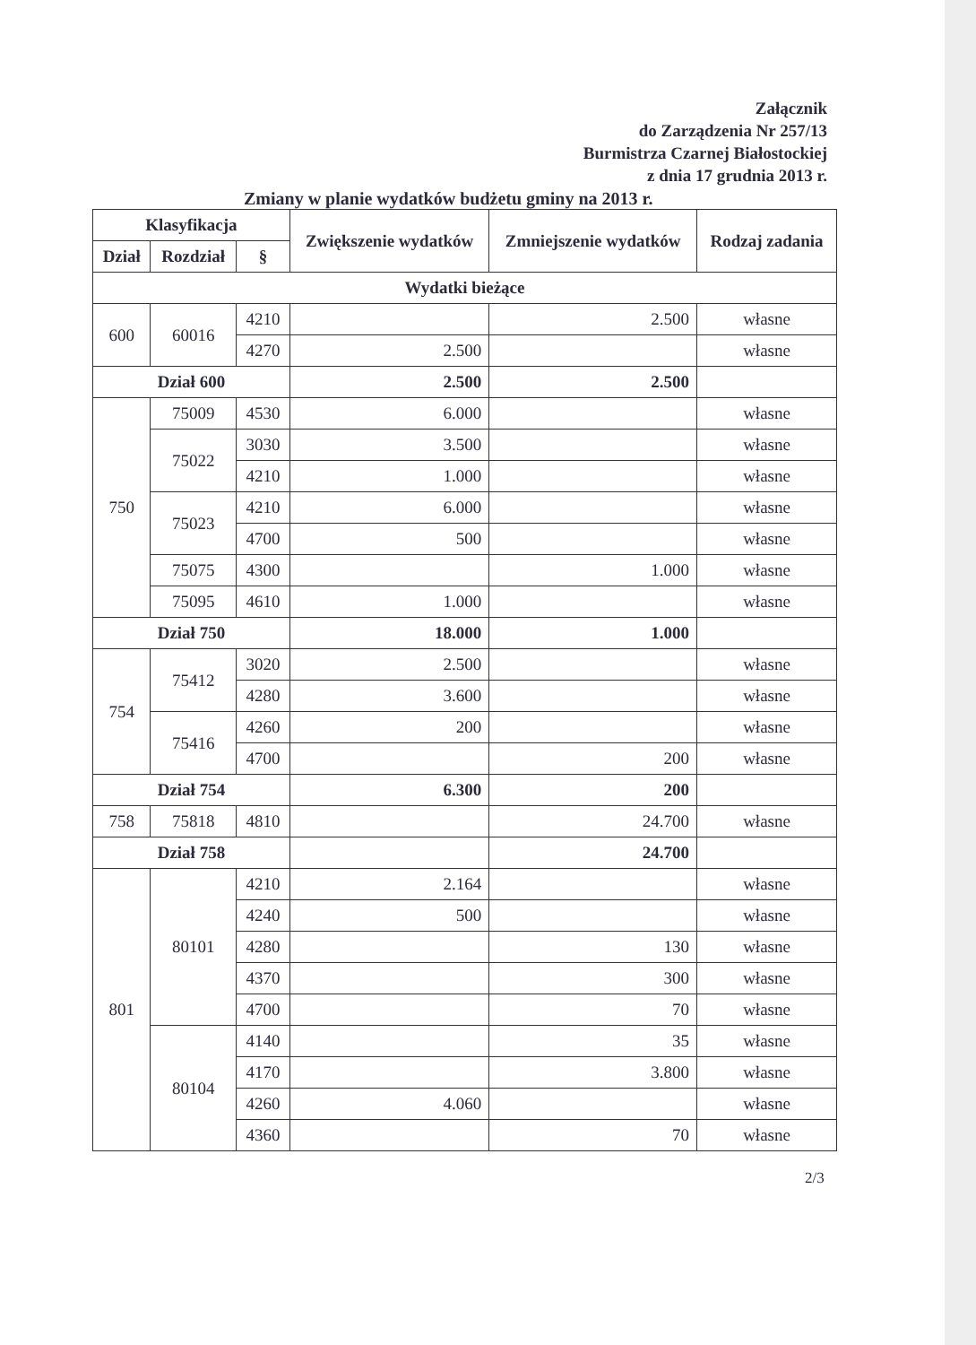Załącznik
do Zarządzenia Nr 257/13
Burmistrza Czarnej Białostockiej
z dnia 17 grudnia 2013 r.
Zmiany w planie wydatków budżetu gminy na 2013 r.
| Klasyfikacja | | | Zwiększenie wydatków | Zmniejszenie wydatków | Rodzaj zadania |
| --- | --- | --- | --- | --- | --- |
| Dział | Rozdział | § | | | |
| Wydatki bieżące | | | | | |
| 600 | 60016 | 4210 | | 2.500 | własne |
| | | 4270 | 2.500 | | własne |
| Dział 600 | | | 2.500 | 2.500 | |
| 750 | 75009 | 4530 | 6.000 | | własne |
| | 75022 | 3030 | 3.500 | | własne |
| | | 4210 | 1.000 | | własne |
| | 75023 | 4210 | 6.000 | | własne |
| | | 4700 | 500 | | własne |
| | 75075 | 4300 | | 1.000 | własne |
| | 75095 | 4610 | 1.000 | | własne |
| Dział 750 | | | 18.000 | 1.000 | |
| 754 | 75412 | 3020 | 2.500 | | własne |
| | | 4280 | 3.600 | | własne |
| | 75416 | 4260 | 200 | | własne |
| | | 4700 | | 200 | własne |
| Dział 754 | | | 6.300 | 200 | |
| 758 | 75818 | 4810 | | 24.700 | własne |
| Dział 758 | | | | 24.700 | |
| 801 | 80101 | 4210 | 2.164 | | własne |
| | | 4240 | 500 | | własne |
| | | 4280 | | 130 | własne |
| | | 4370 | | 300 | własne |
| | | 4700 | | 70 | własne |
| | 80104 | 4140 | | 35 | własne |
| | | 4170 | | 3.800 | własne |
| | | 4260 | 4.060 | | własne |
| | | 4360 | | 70 | własne |
2/3